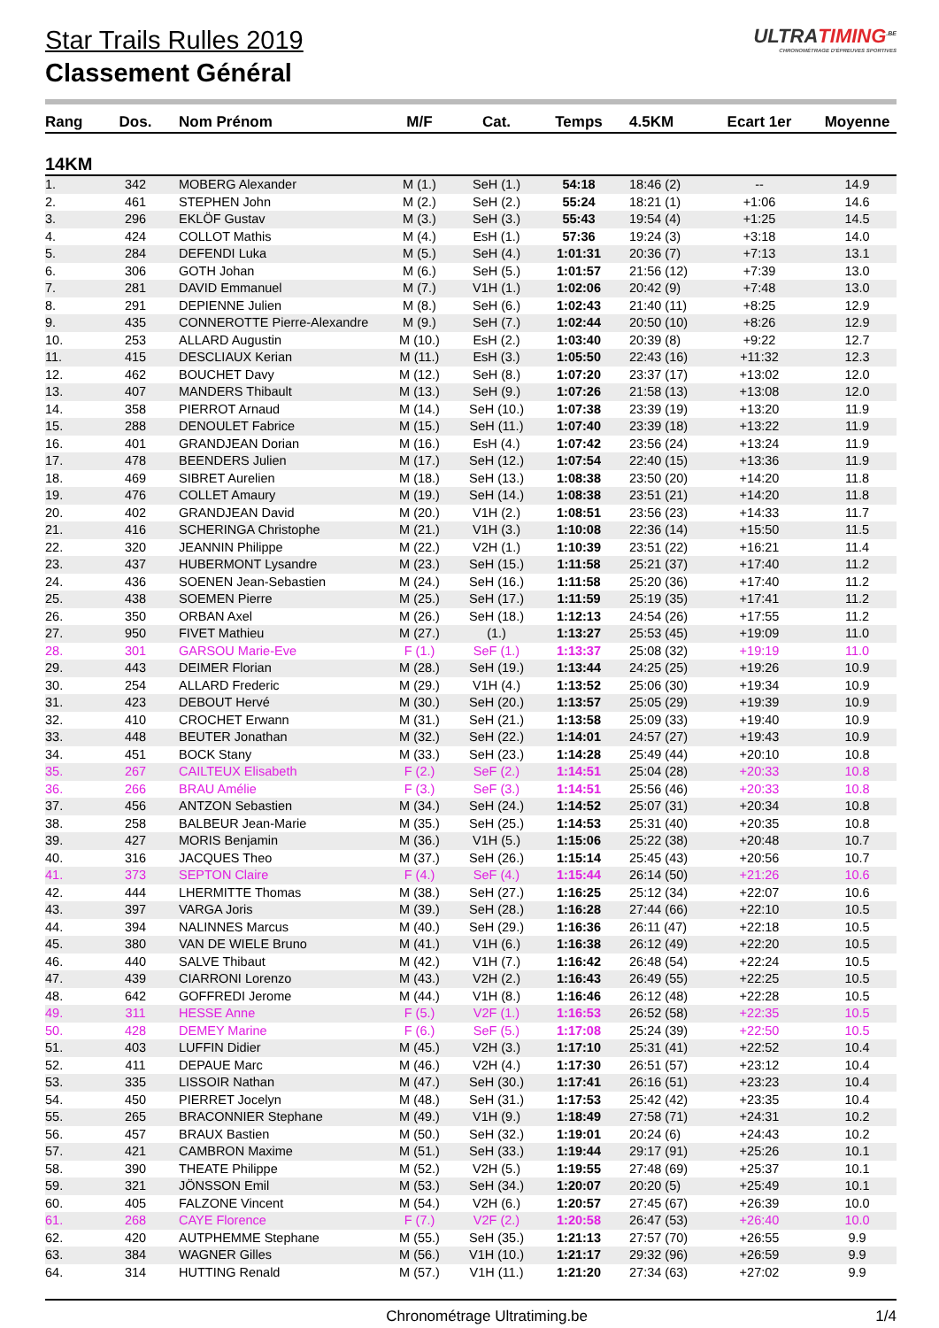Star Trails Rulles 2019
Classement Général
ULTRATIMING<sup>.BE</sup>
CHRONOMÉTRAGE D'ÉPREUVES SPORTIVES
| Rang | Dos. | Nom Prénom | M/F | Cat. | Temps | 4.5KM | Ecart 1er | Moyenne |
| --- | --- | --- | --- | --- | --- | --- | --- | --- |
| 14KM | | | | | | | | |
| 1. | 342 | MOBERG Alexander | M (1.) | SeH (1.) | 54:18 | 18:46 (2) | -- | 14.9 |
| 2. | 461 | STEPHEN John | M (2.) | SeH (2.) | 55:24 | 18:21 (1) | +1:06 | 14.6 |
| 3. | 296 | EKLÖF Gustav | M (3.) | SeH (3.) | 55:43 | 19:54 (4) | +1:25 | 14.5 |
| 4. | 424 | COLLOT Mathis | M (4.) | EsH (1.) | 57:36 | 19:24 (3) | +3:18 | 14.0 |
| 5. | 284 | DEFENDI Luka | M (5.) | SeH (4.) | 1:01:31 | 20:36 (7) | +7:13 | 13.1 |
| 6. | 306 | GOTH Johan | M (6.) | SeH (5.) | 1:01:57 | 21:56 (12) | +7:39 | 13.0 |
| 7. | 281 | DAVID Emmanuel | M (7.) | V1H (1.) | 1:02:06 | 20:42 (9) | +7:48 | 13.0 |
| 8. | 291 | DEPIENNE Julien | M (8.) | SeH (6.) | 1:02:43 | 21:40 (11) | +8:25 | 12.9 |
| 9. | 435 | CONNEROTTE Pierre-Alexandre | M (9.) | SeH (7.) | 1:02:44 | 20:50 (10) | +8:26 | 12.9 |
| 10. | 253 | ALLARD Augustin | M (10.) | EsH (2.) | 1:03:40 | 20:39 (8) | +9:22 | 12.7 |
| 11. | 415 | DESCLIAUX Kerian | M (11.) | EsH (3.) | 1:05:50 | 22:43 (16) | +11:32 | 12.3 |
| 12. | 462 | BOUCHET Davy | M (12.) | SeH (8.) | 1:07:20 | 23:37 (17) | +13:02 | 12.0 |
| 13. | 407 | MANDERS Thibault | M (13.) | SeH (9.) | 1:07:26 | 21:58 (13) | +13:08 | 12.0 |
| 14. | 358 | PIERROT Arnaud | M (14.) | SeH (10.) | 1:07:38 | 23:39 (19) | +13:20 | 11.9 |
| 15. | 288 | DENOULET Fabrice | M (15.) | SeH (11.) | 1:07:40 | 23:39 (18) | +13:22 | 11.9 |
| 16. | 401 | GRANDJEAN Dorian | M (16.) | EsH (4.) | 1:07:42 | 23:56 (24) | +13:24 | 11.9 |
| 17. | 478 | BEENDERS Julien | M (17.) | SeH (12.) | 1:07:54 | 22:40 (15) | +13:36 | 11.9 |
| 18. | 469 | SIBRET Aurelien | M (18.) | SeH (13.) | 1:08:38 | 23:50 (20) | +14:20 | 11.8 |
| 19. | 476 | COLLET Amaury | M (19.) | SeH (14.) | 1:08:38 | 23:51 (21) | +14:20 | 11.8 |
| 20. | 402 | GRANDJEAN David | M (20.) | V1H (2.) | 1:08:51 | 23:56 (23) | +14:33 | 11.7 |
| 21. | 416 | SCHERINGA Christophe | M (21.) | V1H (3.) | 1:10:08 | 22:36 (14) | +15:50 | 11.5 |
| 22. | 320 | JEANNIN Philippe | M (22.) | V2H (1.) | 1:10:39 | 23:51 (22) | +16:21 | 11.4 |
| 23. | 437 | HUBERMONT Lysandre | M (23.) | SeH (15.) | 1:11:58 | 25:21 (37) | +17:40 | 11.2 |
| 24. | 436 | SOENEN Jean-Sebastien | M (24.) | SeH (16.) | 1:11:58 | 25:20 (36) | +17:40 | 11.2 |
| 25. | 438 | SOEMEN Pierre | M (25.) | SeH (17.) | 1:11:59 | 25:19 (35) | +17:41 | 11.2 |
| 26. | 350 | ORBAN Axel | M (26.) | SeH (18.) | 1:12:13 | 24:54 (26) | +17:55 | 11.2 |
| 27. | 950 | FIVET Mathieu | M (27.) | (1.) | 1:13:27 | 25:53 (45) | +19:09 | 11.0 |
| 28. | 301 | GARSOU Marie-Eve | F (1.) | SeF (1.) | 1:13:37 | 25:08 (32) | +19:19 | 11.0 |
| 29. | 443 | DEIMER Florian | M (28.) | SeH (19.) | 1:13:44 | 24:25 (25) | +19:26 | 10.9 |
| 30. | 254 | ALLARD Frederic | M (29.) | V1H (4.) | 1:13:52 | 25:06 (30) | +19:34 | 10.9 |
| 31. | 423 | DEBOUT Hervé | M (30.) | SeH (20.) | 1:13:57 | 25:05 (29) | +19:39 | 10.9 |
| 32. | 410 | CROCHET Erwann | M (31.) | SeH (21.) | 1:13:58 | 25:09 (33) | +19:40 | 10.9 |
| 33. | 448 | BEUTER Jonathan | M (32.) | SeH (22.) | 1:14:01 | 24:57 (27) | +19:43 | 10.9 |
| 34. | 451 | BOCK Stany | M (33.) | SeH (23.) | 1:14:28 | 25:49 (44) | +20:10 | 10.8 |
| 35. | 267 | CAILTEUX Elisabeth | F (2.) | SeF (2.) | 1:14:51 | 25:04 (28) | +20:33 | 10.8 |
| 36. | 266 | BRAU Amélie | F (3.) | SeF (3.) | 1:14:51 | 25:56 (46) | +20:33 | 10.8 |
| 37. | 456 | ANTZON Sebastien | M (34.) | SeH (24.) | 1:14:52 | 25:07 (31) | +20:34 | 10.8 |
| 38. | 258 | BALBEUR Jean-Marie | M (35.) | SeH (25.) | 1:14:53 | 25:31 (40) | +20:35 | 10.8 |
| 39. | 427 | MORIS Benjamin | M (36.) | V1H (5.) | 1:15:06 | 25:22 (38) | +20:48 | 10.7 |
| 40. | 316 | JACQUES Theo | M (37.) | SeH (26.) | 1:15:14 | 25:45 (43) | +20:56 | 10.7 |
| 41. | 373 | SEPTON Claire | F (4.) | SeF (4.) | 1:15:44 | 26:14 (50) | +21:26 | 10.6 |
| 42. | 444 | LHERMITTE Thomas | M (38.) | SeH (27.) | 1:16:25 | 25:12 (34) | +22:07 | 10.6 |
| 43. | 397 | VARGA Joris | M (39.) | SeH (28.) | 1:16:28 | 27:44 (66) | +22:10 | 10.5 |
| 44. | 394 | NALINNES Marcus | M (40.) | SeH (29.) | 1:16:36 | 26:11 (47) | +22:18 | 10.5 |
| 45. | 380 | VAN DE WIELE Bruno | M (41.) | V1H (6.) | 1:16:38 | 26:12 (49) | +22:20 | 10.5 |
| 46. | 440 | SALVE Thibaut | M (42.) | V1H (7.) | 1:16:42 | 26:48 (54) | +22:24 | 10.5 |
| 47. | 439 | CIARRONI Lorenzo | M (43.) | V2H (2.) | 1:16:43 | 26:49 (55) | +22:25 | 10.5 |
| 48. | 642 | GOFFREDI Jerome | M (44.) | V1H (8.) | 1:16:46 | 26:12 (48) | +22:28 | 10.5 |
| 49. | 311 | HESSE Anne | F (5.) | V2F (1.) | 1:16:53 | 26:52 (58) | +22:35 | 10.5 |
| 50. | 428 | DEMEY Marine | F (6.) | SeF (5.) | 1:17:08 | 25:24 (39) | +22:50 | 10.5 |
| 51. | 403 | LUFFIN Didier | M (45.) | V2H (3.) | 1:17:10 | 25:31 (41) | +22:52 | 10.4 |
| 52. | 411 | DEPAUE Marc | M (46.) | V2H (4.) | 1:17:30 | 26:51 (57) | +23:12 | 10.4 |
| 53. | 335 | LISSOIR Nathan | M (47.) | SeH (30.) | 1:17:41 | 26:16 (51) | +23:23 | 10.4 |
| 54. | 450 | PIERRET Jocelyn | M (48.) | SeH (31.) | 1:17:53 | 25:42 (42) | +23:35 | 10.4 |
| 55. | 265 | BRACONNIER Stephane | M (49.) | V1H (9.) | 1:18:49 | 27:58 (71) | +24:31 | 10.2 |
| 56. | 457 | BRAUX Bastien | M (50.) | SeH (32.) | 1:19:01 | 20:24 (6) | +24:43 | 10.2 |
| 57. | 421 | CAMBRON Maxime | M (51.) | SeH (33.) | 1:19:44 | 29:17 (91) | +25:26 | 10.1 |
| 58. | 390 | THEATE Philippe | M (52.) | V2H (5.) | 1:19:55 | 27:48 (69) | +25:37 | 10.1 |
| 59. | 321 | JÖNSSON Emil | M (53.) | SeH (34.) | 1:20:07 | 20:20 (5) | +25:49 | 10.1 |
| 60. | 405 | FALZONE Vincent | M (54.) | V2H (6.) | 1:20:57 | 27:45 (67) | +26:39 | 10.0 |
| 61. | 268 | CAYE Florence | F (7.) | V2F (2.) | 1:20:58 | 26:47 (53) | +26:40 | 10.0 |
| 62. | 420 | AUTPHEMME Stephane | M (55.) | SeH (35.) | 1:21:13 | 27:57 (70) | +26:55 | 9.9 |
| 63. | 384 | WAGNER Gilles | M (56.) | V1H (10.) | 1:21:17 | 29:32 (96) | +26:59 | 9.9 |
| 64. | 314 | HUTTING Renald | M (57.) | V1H (11.) | 1:21:20 | 27:34 (63) | +27:02 | 9.9 |
Chronométrage Ultratiming.be 1/4